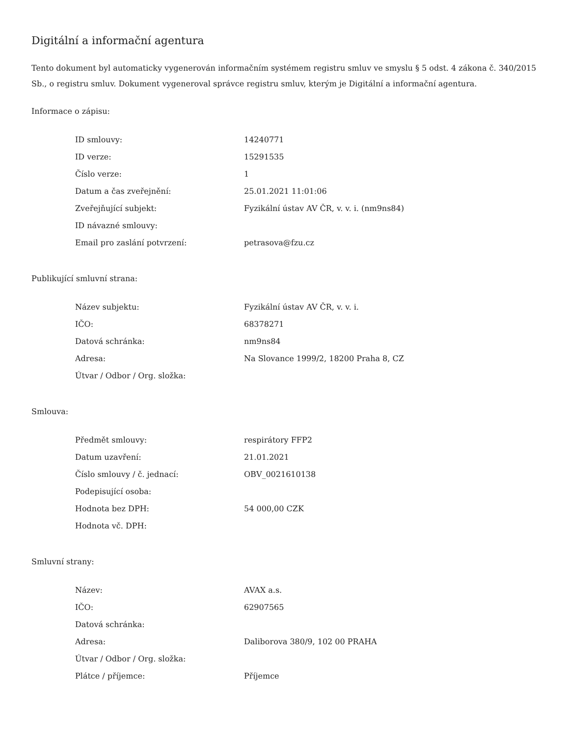Digitální a informační agentura
Tento dokument byl automaticky vygenerován informačním systémem registru smluv ve smyslu § 5 odst. 4 zákona č. 340/2015 Sb., o registru smluv. Dokument vygeneroval správce registru smluv, kterým je Digitální a informační agentura.
Informace o zápisu:
| ID smlouvy: | 14240771 |
| ID verze: | 15291535 |
| Číslo verze: | 1 |
| Datum a čas zveřejnění: | 25.01.2021 11:01:06 |
| Zveřejňující subjekt: | Fyzikální ústav AV ČR, v. v. i. (nm9ns84) |
| ID návazné smlouvy: | |
| Email pro zaslání potvrzení: | petrasova@fzu.cz |
Publikující smluvní strana:
| Název subjektu: | Fyzikální ústav AV ČR, v. v. i. |
| IČO: | 68378271 |
| Datová schránka: | nm9ns84 |
| Adresa: | Na Slovance 1999/2, 18200 Praha 8, CZ |
| Útvar / Odbor / Org. složka: | |
Smlouva:
| Předmět smlouvy: | respirátory FFP2 |
| Datum uzavření: | 21.01.2021 |
| Číslo smlouvy / č. jednací: | OBV_0021610138 |
| Podepisující osoba: | |
| Hodnota bez DPH: | 54 000,00 CZK |
| Hodnota vč. DPH: | |
Smluvní strany:
| Název: | AVAX a.s. |
| IČO: | 62907565 |
| Datová schránka: | |
| Adresa: | Daliborova 380/9, 102 00 PRAHA |
| Útvar / Odbor / Org. složka: | |
| Plátce / příjemce: | Příjemce |